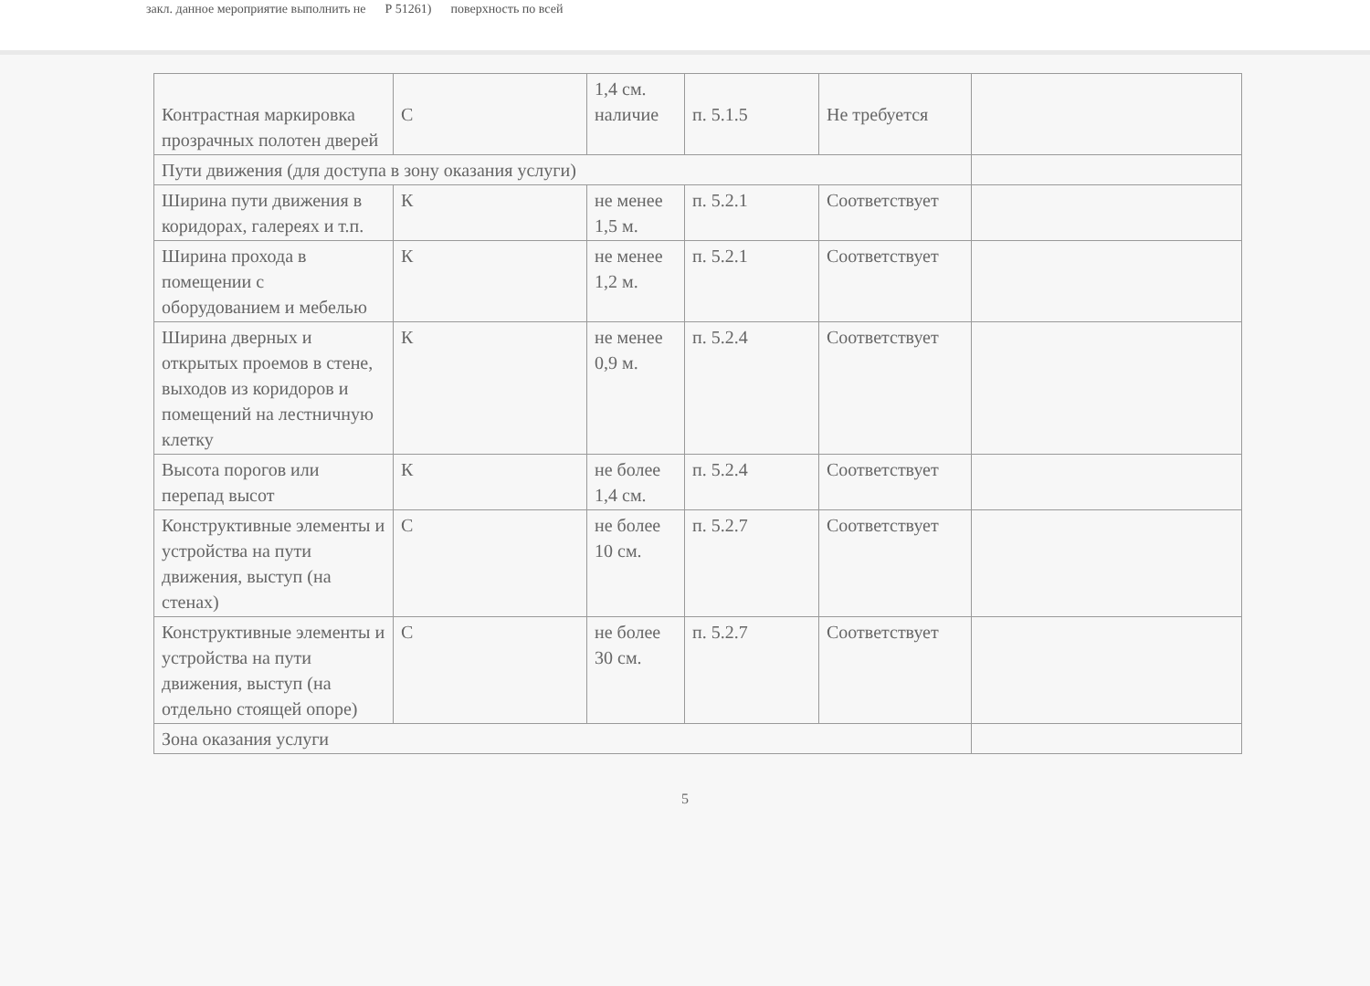закл. данное мероприятие выполнить не Р 51261) поверхность по всей
| Контрастная маркировка прозрачных полотен дверей | С | 1,4 см. наличие | п. 5.1.5 | Не требуется | |
| Пути движения (для доступа в зону оказания услуги) | | | | | |
| Ширина пути движения в коридорах, галереях и т.п. | К | не менее 1,5 м. | п. 5.2.1 | Соответствует | |
| Ширина прохода в помещении с оборудованием и мебелью | К | не менее 1,2 м. | п. 5.2.1 | Соответствует | |
| Ширина дверных и открытых проемов в стене, выходов из коридоров и помещений на лестничную клетку | К | не менее 0,9 м. | п. 5.2.4 | Соответствует | |
| Высота порогов или перепад высот | К | не более 1,4 см. | п. 5.2.4 | Соответствует | |
| Конструктивные элементы и устройства на пути движения, выступ (на стенах) | С | не более 10 см. | п. 5.2.7 | Соответствует | |
| Конструктивные элементы и устройства на пути движения, выступ (на отдельно стоящей опоре) | С | не более 30 см. | п. 5.2.7 | Соответствует | |
| Зона оказания услуги | | | | | |
5